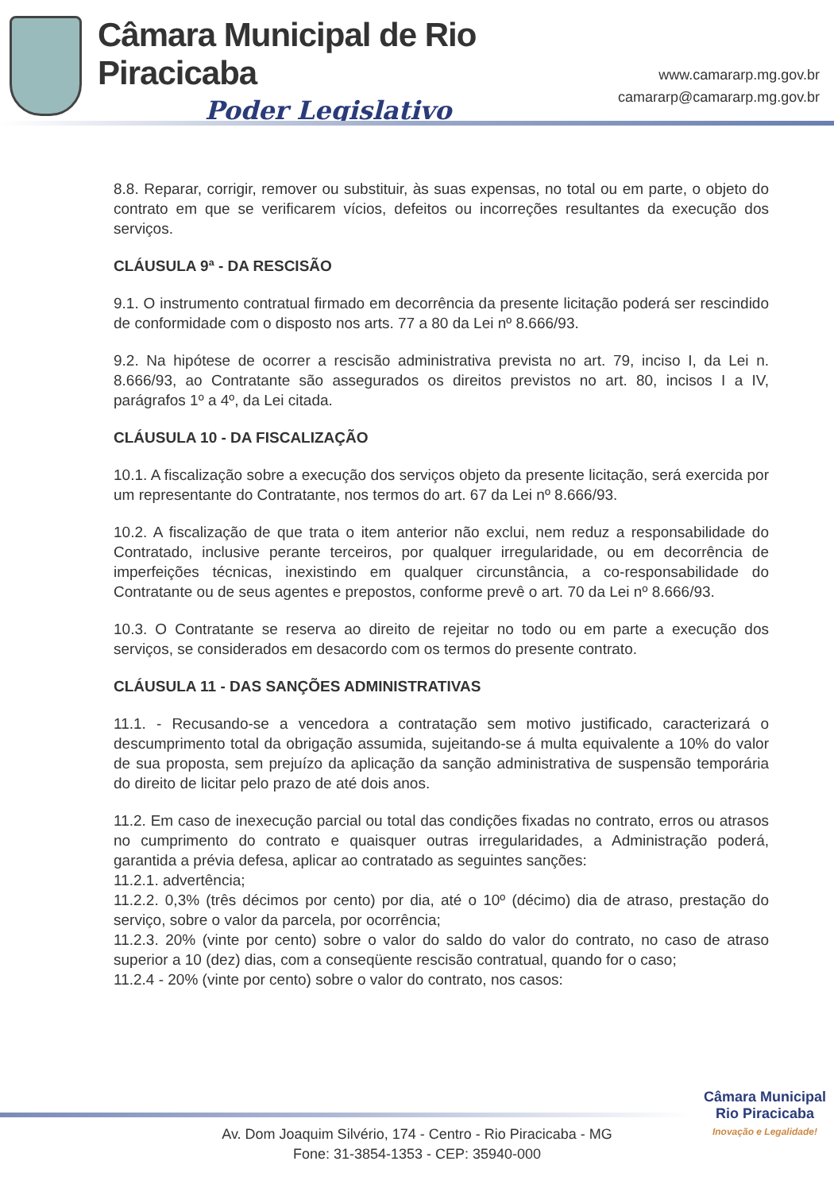Câmara Municipal de Rio Piracicaba
Poder Legislativo
www.camararp.mg.gov.br
camararp@camararp.mg.gov.br
8.8. Reparar, corrigir, remover ou substituir, às suas expensas, no total ou em parte, o objeto do contrato em que se verificarem vícios, defeitos ou incorreções resultantes da execução dos serviços.
CLÁUSULA 9ª - DA RESCISÃO
9.1. O instrumento contratual firmado em decorrência da presente licitação poderá ser rescindido de conformidade com o disposto nos arts. 77 a 80 da Lei nº 8.666/93.
9.2. Na hipótese de ocorrer a rescisão administrativa prevista no art. 79, inciso I, da Lei n. 8.666/93, ao Contratante são assegurados os direitos previstos no art. 80, incisos I a IV, parágrafos 1º a 4º, da Lei citada.
CLÁUSULA 10 - DA FISCALIZAÇÃO
10.1. A fiscalização sobre a execução dos serviços objeto da presente licitação, será exercida por um representante do Contratante, nos termos do art. 67 da Lei nº 8.666/93.
10.2. A fiscalização de que trata o item anterior não exclui, nem reduz a responsabilidade do Contratado, inclusive perante terceiros, por qualquer irregularidade, ou em decorrência de imperfeições técnicas, inexistindo em qualquer circunstância, a co-responsabilidade do Contratante ou de seus agentes e prepostos, conforme prevê o art. 70 da Lei nº 8.666/93.
10.3. O Contratante se reserva ao direito de rejeitar no todo ou em parte a execução dos serviços, se considerados em desacordo com os termos do presente contrato.
CLÁUSULA 11 - DAS SANÇÕES ADMINISTRATIVAS
11.1. - Recusando-se a vencedora a contratação sem motivo justificado, caracterizará o descumprimento total da obrigação assumida, sujeitando-se á multa equivalente a 10% do valor de sua proposta, sem prejuízo da aplicação da sanção administrativa de suspensão temporária do direito de licitar pelo prazo de até dois anos.
11.2. Em caso de inexecução parcial ou total das condições fixadas no contrato, erros ou atrasos no cumprimento do contrato e quaisquer outras irregularidades, a Administração poderá, garantida a prévia defesa, aplicar ao contratado as seguintes sanções:
11.2.1. advertência;
11.2.2. 0,3% (três décimos por cento) por dia, até o 10º (décimo) dia de atraso, prestação do serviço, sobre o valor da parcela, por ocorrência;
11.2.3. 20% (vinte por cento) sobre o valor do saldo do valor do contrato, no caso de atraso superior a 10 (dez) dias, com a conseqüente rescisão contratual, quando for o caso;
11.2.4 - 20% (vinte por cento) sobre o valor do contrato, nos casos:
Câmara Municipal
Rio Piracicaba
Inovação e Legalidade!
Av. Dom Joaquim Silvério, 174 - Centro - Rio Piracicaba - MG
Fone: 31-3854-1353 - CEP: 35940-000